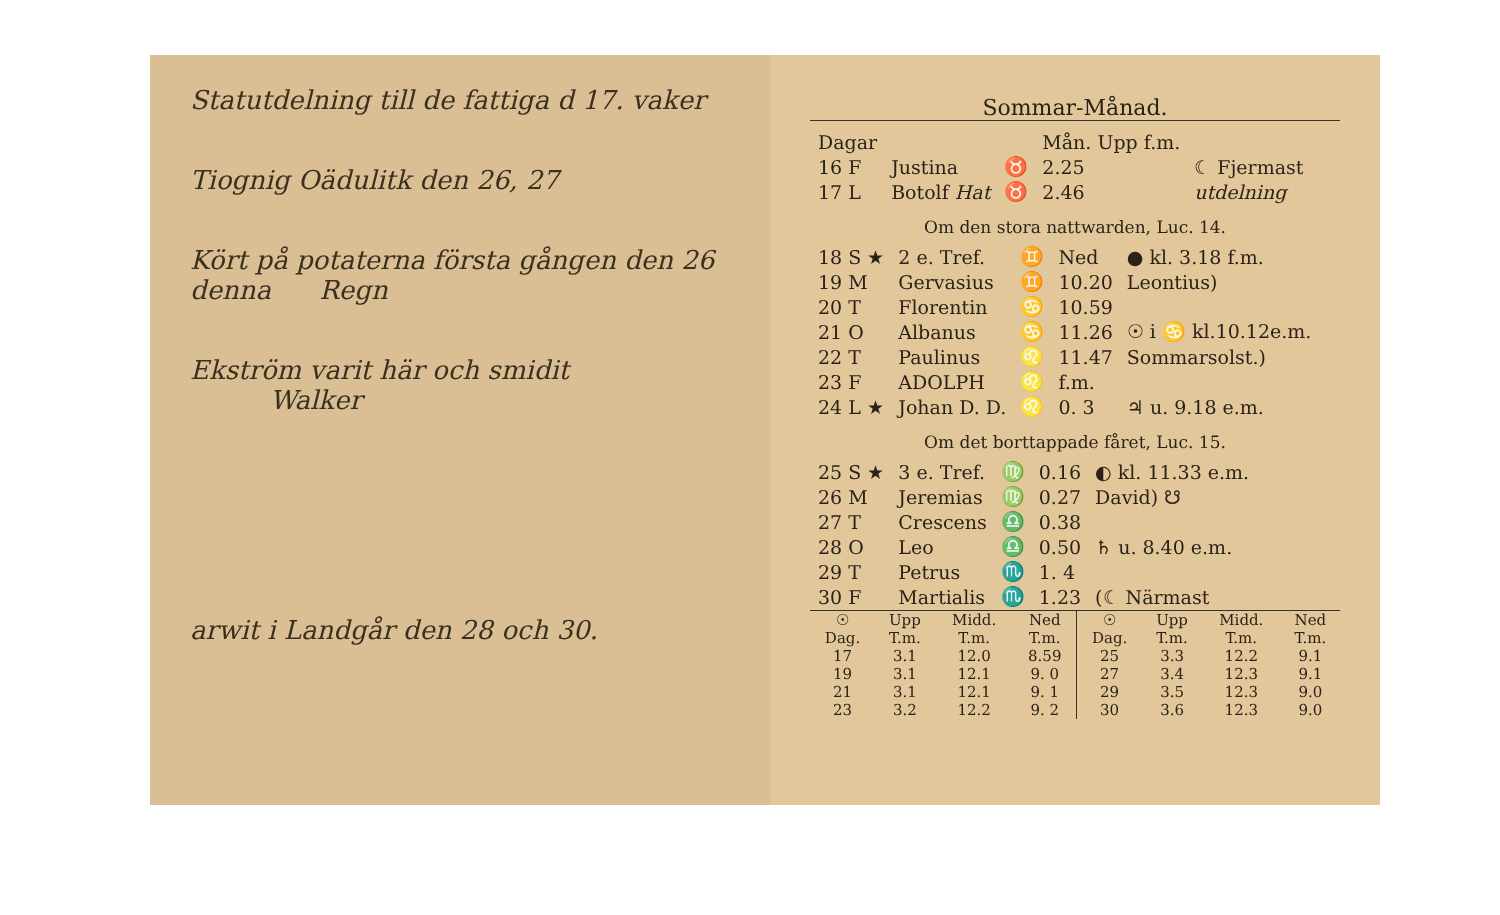Statutdelning till de fattiga d 17. vaker
Tiognig Oädulitk den 26, 27
Kört på potaterna första gången den 26 denna Regn
Ekström varit här och smidit Walker
arwit i Landgår den 28 och 30.
Sommar-Månad.
| Dagar | | | Mån. Upp f.m. | |
| 16 F | Justina | ♉ | 2.25 | ☾ Fjermast |
| 17 L | Botolf Hat | ♉ | 2.46 | utdelning |
Om den stora nattwarden, Luc. 14.
| 18 S ★ | 2 e. Tref. | ♊ | Ned | ● kl. 3.18 f.m. |
| 19 M | Gervasius | ♊ | 10.20 | Leontius) |
| 20 T | Florentin | ♋ | 10.59 | |
| 21 O | Albanus | ♋ | 11.26 | ☉ i ♋ kl.10.12e.m. |
| 22 T | Paulinus | ♌ | 11.47 | Sommarsolst.) |
| 23 F | ADOLPH | ♌ | f.m. | |
| 24 L ★ | Johan D. D. | ♌ | 0. 3 | ♃ u. 9.18 e.m. |
Om det borttappade fåret, Luc. 15.
| 25 S ★ | 3 e. Tref. | ♍ | 0.16 | ◐ kl. 11.33 e.m. |
| 26 M | Jeremias | ♍ | 0.27 | David) ☋ |
| 27 T | Crescens | ♎ | 0.38 | |
| 28 O | Leo | ♎ | 0.50 | ♄ u. 8.40 e.m. |
| 29 T | Petrus | ♏ | 1. 4 | |
| 30 F | Martialis | ♏ | 1.23 | (☾ Närmast |
| ☉ Dag. | Upp T.m. | Midd. T.m. | Ned T.m. | ☉ Dag. | Upp T.m. | Midd. T.m. | Ned T.m. |
| --- | --- | --- | --- | --- | --- | --- | --- |
| 17 | 3.1 | 12.0 | 8.59 | 25 | 3.3 | 12.2 | 9.1 |
| 19 | 3.1 | 12.1 | 9. 0 | 27 | 3.4 | 12.3 | 9.1 |
| 21 | 3.1 | 12.1 | 9. 1 | 29 | 3.5 | 12.3 | 9.0 |
| 23 | 3.2 | 12.2 | 9. 2 | 30 | 3.6 | 12.3 | 9.0 |